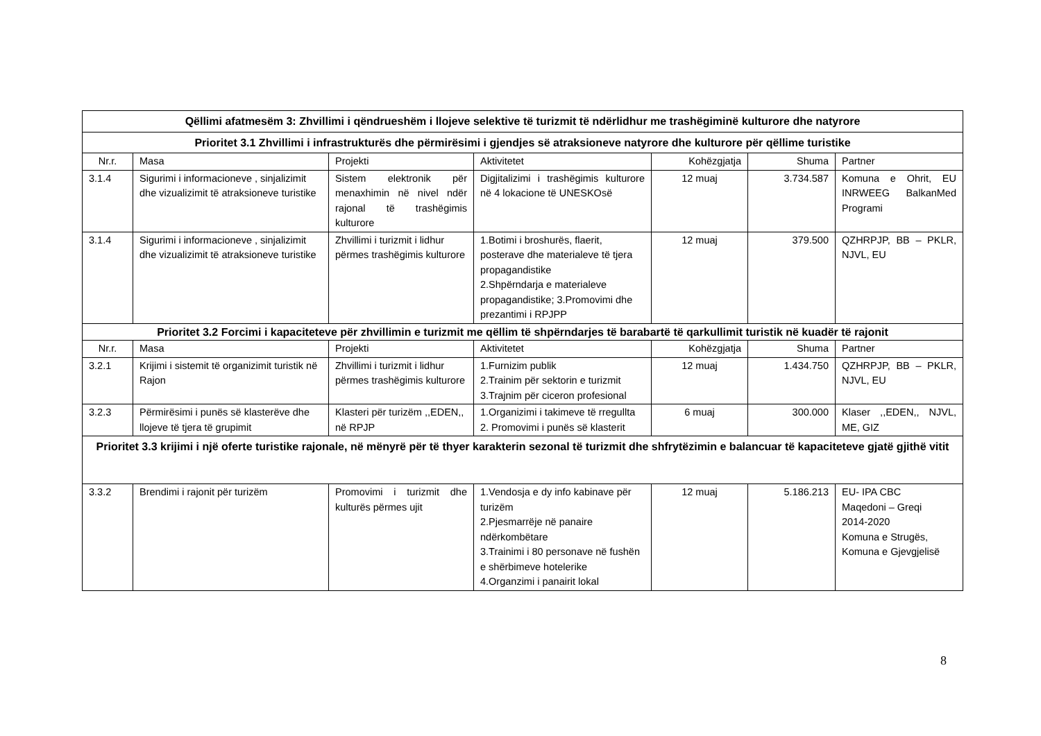| Qëllimi afatmesëm 3: Zhvillimi i qëndrueshëm i llojeve selektive të turizmit të ndërlidhur me trashëgiminë kulturore dhe natyrore | | | | | | |
| Prioritet 3.1 Zhvillimi i infrastrukturës dhe përmirësimi i gjendjes së atraksioneve natyrore dhe kulturore për qëllime turistike | | | | | | |
| Nr.r. | Masa | Projekti | Aktivitetet | Kohëzgjatja | Shuma | Partner |
| 3.1.4 | Sigurimi i informacioneve , sinjalizimit dhe vizualizimit të atraksioneve turistike | Sistem elektronik për menaxhimin në nivel ndër rajonal të trashëgimis kulturore | Digjitalizimi i trashëgimis kulturore në 4 lokacione të UNESKOsë | 12 muaj | 3.734.587 | Komuna e Ohrit, EU INRWEEG BalkanMed Programi |
| 3.1.4 | Sigurimi i informacioneve , sinjalizimit dhe vizualizimit të atraksioneve turistike | Zhvillimi i turizmit i lidhur përmes trashëgimis kulturore | 1.Botimi i broshurës, flaerit, posterave dhe materialeve të tjera propagandistike 2.Shpërndarja e materialeve propagandistike; 3.Promovimi dhe prezantimi i RPJPP | 12 muaj | 379.500 | QZHRPJP, BB – PKLR, NJVL, EU |
| Prioritet 3.2 Forcimi i kapaciteteve për zhvillimin e turizmit me qëllim të shpërndarjes të barabartë të qarkullimit turistik në kuadër të rajonit | | | | | | |
| Nr.r. | Masa | Projekti | Aktivitetet | Kohëzgjatja | Shuma | Partner |
| 3.2.1 | Krijimi i sistemit të organizimit turistik në Rajon | Zhvillimi i turizmit i lidhur përmes trashëgimis kulturore | 1.Furnizim publik 2.Trainim për sektorin e turizmit 3.Trajnim për ciceron profesional | 12 muaj | 1.434.750 | QZHRPJP, BB – PKLR, NJVL, EU |
| 3.2.3 | Përmirësimi i punës së klasterëve dhe llojeve të tjera të grupimit | Klasteri për turizëm ,,EDEN,, në RPJP | 1.Organizimi i takimeve të rregullta 2. Promovimi i punës së klasterit | 6 muaj | 300.000 | Klaser ,,EDEN,, NJVL, ME, GIZ |
| Prioritet 3.3 krijimi i një oferte turistike rajonale, në mënyrë për të thyer karakterin sezonal të turizmit dhe shfrytëzimin e balancuar të kapaciteteve gjatë gjithë vitit | | | | | | |
| 3.3.2 | Brendimi i rajonit për turizëm | Promovimi i turizmit dhe kulturës përmes ujit | 1.Vendosja e dy info kabinave për turizëm 2.Pjesmarrëje në panaire ndërkombëtare 3.Trainimi i 80 personave në fushën e shërbimeve hotelerike 4.Organzimi i panairit lokal | 12 muaj | 5.186.213 | EU- IPA CBC Maqedoni – Greqi 2014-2020 Komuna e Strugës, Komuna e Gjevgjelisë |
8